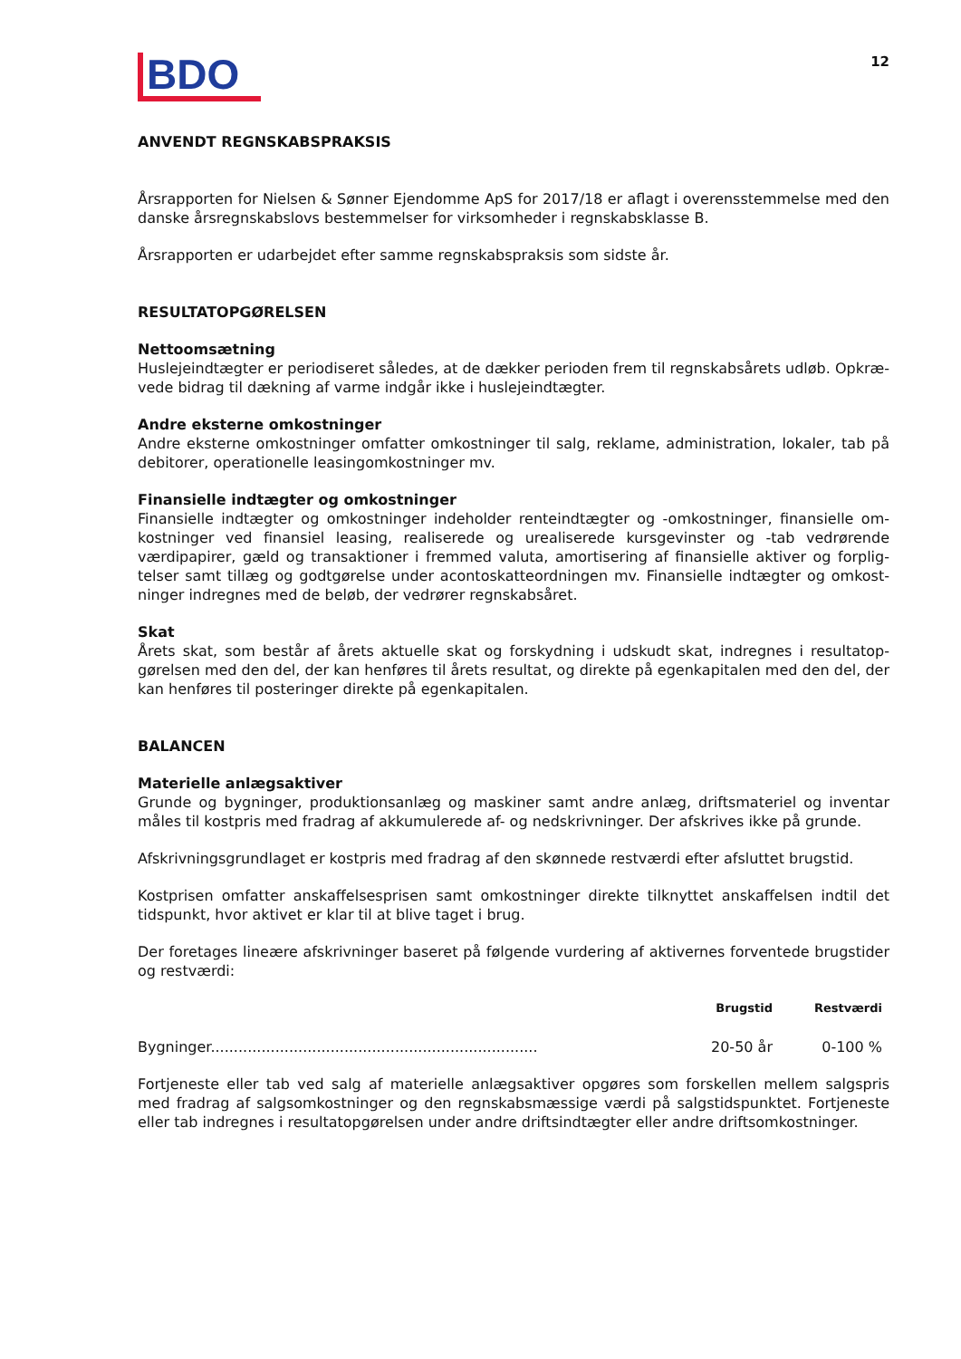BDO
12
ANVENDT REGNSKABSPRAKSIS
Årsrapporten for Nielsen & Sønner Ejendomme ApS for 2017/18 er aflagt i overensstemmelse med den danske årsregnskabslovs bestemmelser for virksomheder i regnskabsklasse B.
Årsrapporten er udarbejdet efter samme regnskabspraksis som sidste år.
RESULTATOPGØRELSEN
Nettoomsætning
Huslejeindtægter er periodiseret således, at de dækker perioden frem til regnskabsårets udløb. Opkræ-vede bidrag til dækning af varme indgår ikke i huslejeindtægter.
Andre eksterne omkostninger
Andre eksterne omkostninger omfatter omkostninger til salg, reklame, administration, lokaler, tab på debitorer, operationelle leasingomkostninger mv.
Finansielle indtægter og omkostninger
Finansielle indtægter og omkostninger indeholder renteindtægter og -omkostninger, finansielle om-kostninger ved finansiel leasing, realiserede og urealiserede kursgevinster og -tab vedrørende værdipapirer, gæld og transaktioner i fremmed valuta, amortisering af finansielle aktiver og forplig-telser samt tillæg og godtgørelse under acontoskatteordningen mv. Finansielle indtægter og omkost-ninger indregnes med de beløb, der vedrører regnskabsåret.
Skat
Årets skat, som består af årets aktuelle skat og forskydning i udskudt skat, indregnes i resultatop-gørelsen med den del, der kan henføres til årets resultat, og direkte på egenkapitalen med den del, der kan henføres til posteringer direkte på egenkapitalen.
BALANCEN
Materielle anlægsaktiver
Grunde og bygninger, produktionsanlæg og maskiner samt andre anlæg, driftsmateriel og inventar måles til kostpris med fradrag af akkumulerede af- og nedskrivninger. Der afskrives ikke på grunde.
Afskrivningsgrundlaget er kostpris med fradrag af den skønnede restværdi efter afsluttet brugstid.
Kostprisen omfatter anskaffelsesprisen samt omkostninger direkte tilknyttet anskaffelsen indtil det tidspunkt, hvor aktivet er klar til at blive taget i brug.
Der foretages lineære afskrivninger baseret på følgende vurdering af aktivernes forventede brugstider og restværdi:
| | Brugstid | Restværdi |
| --- | --- | --- |
| Bygninger....................................................................... | 20-50 år | 0-100 % |
Fortjeneste eller tab ved salg af materielle anlægsaktiver opgøres som forskellen mellem salgspris med fradrag af salgsomkostninger og den regnskabsmæssige værdi på salgstidspunktet. Fortjeneste eller tab indregnes i resultatopgørelsen under andre driftsindtægter eller andre driftsomkostninger.